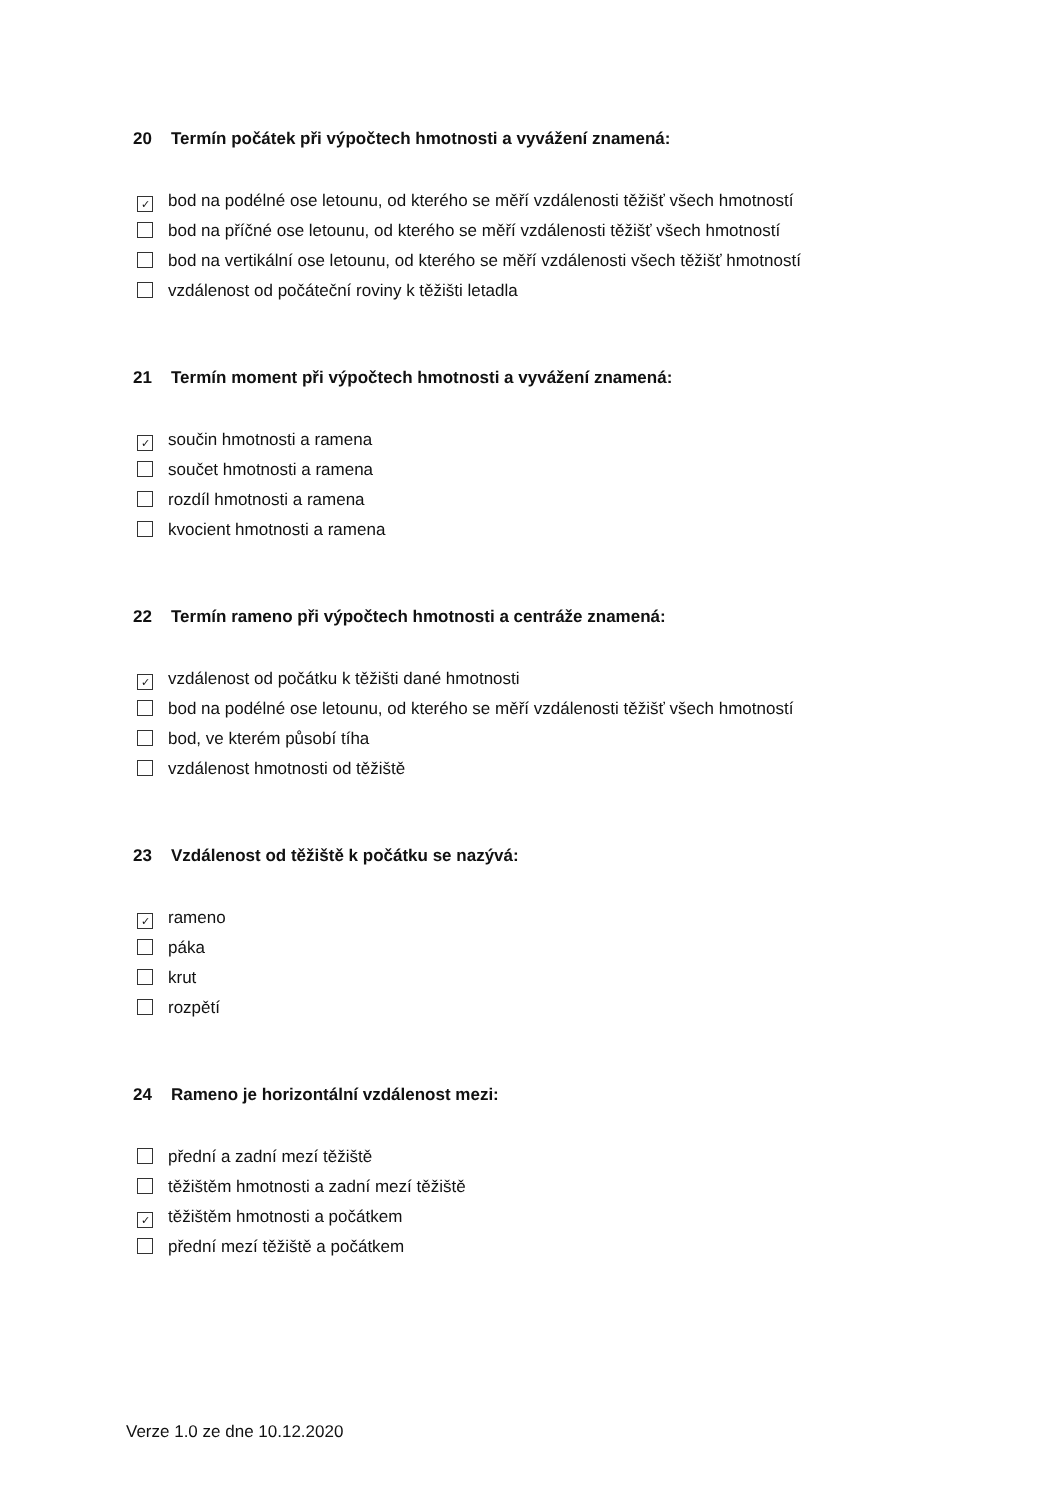20 Termín počátek při výpočtech hmotnosti a vyvážení znamená:
✓ bod na podélné ose letounu, od kterého se měří vzdálenosti těžišť všech hmotností
bod na příčné ose letounu, od kterého se měří vzdálenosti těžišť všech hmotností
bod na vertikální ose letounu, od kterého se měří vzdálenosti všech těžišť hmotností
vzdálenost od počáteční roviny k těžišti letadla
21 Termín moment při výpočtech hmotnosti a vyvážení znamená:
✓ součin hmotnosti a ramena
součet hmotnosti a ramena
rozdíl hmotnosti a ramena
kvocient hmotnosti a ramena
22 Termín rameno při výpočtech hmotnosti a centráže znamená:
✓ vzdálenost od počátku k těžišti dané hmotnosti
bod na podélné ose letounu, od kterého se měří vzdálenosti těžišť všech hmotností
bod, ve kterém působí tíha
vzdálenost hmotnosti od těžiště
23 Vzdálenost od těžiště k počátku se nazývá:
✓ rameno
páka
krut
rozpětí
24 Rameno je horizontální vzdálenost mezi:
přední a zadní mezí těžiště
těžištěm hmotnosti a zadní mezí těžiště
✓ těžištěm hmotnosti a počátkem
přední mezí těžiště a počátkem
Verze 1.0 ze dne 10.12.2020